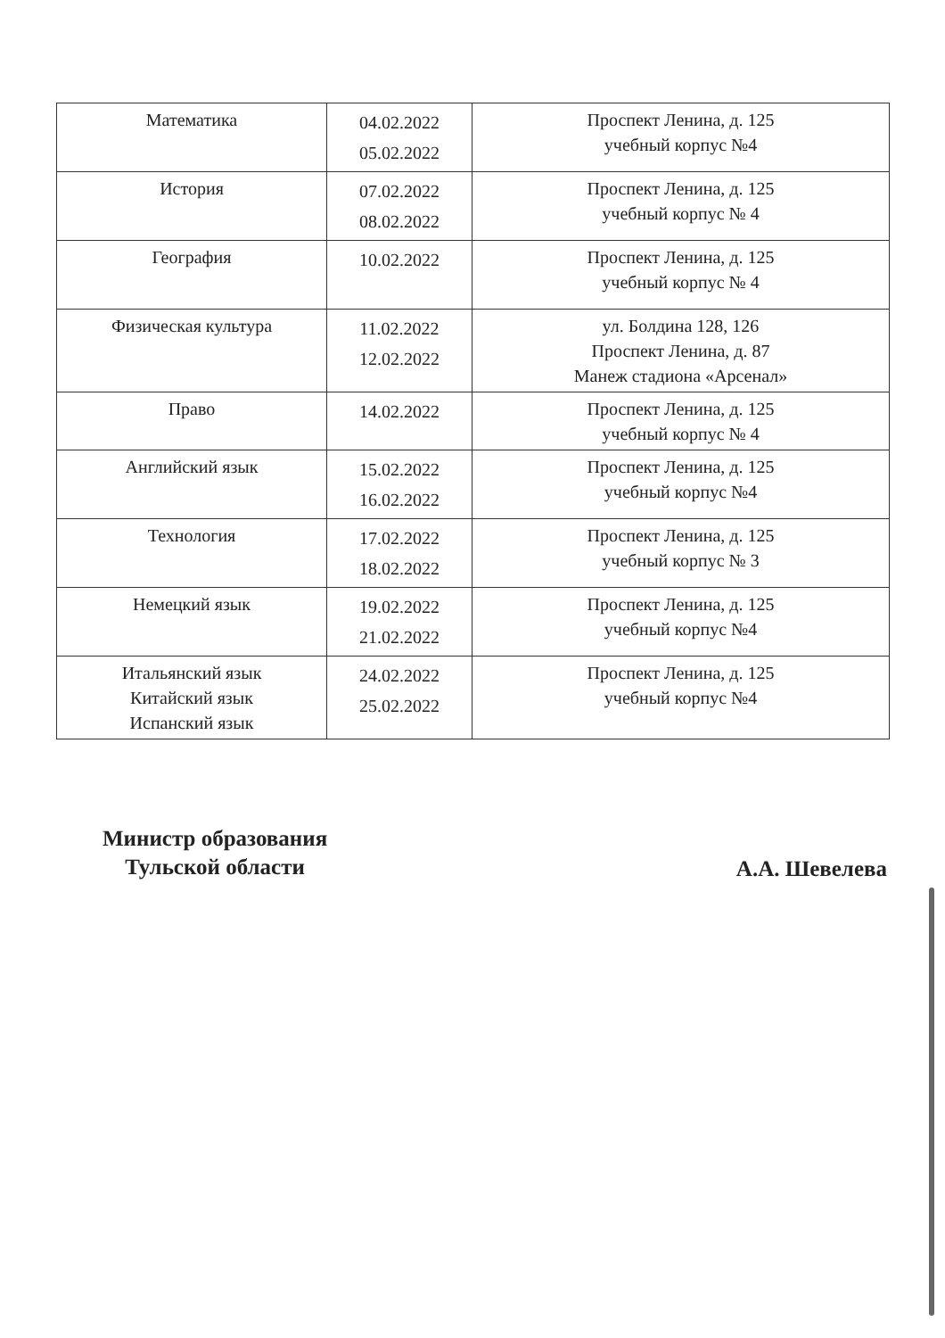| Математика | 04.02.2022 05.02.2022 | Проспект Ленина, д. 125 учебный корпус №4 |
| История | 07.02.2022 08.02.2022 | Проспект Ленина, д. 125 учебный корпус № 4 |
| География | 10.02.2022 | Проспект Ленина, д. 125 учебный корпус № 4 |
| Физическая культура | 11.02.2022 12.02.2022 | ул. Болдина 128, 126 Проспект Ленина, д. 87 Манеж стадиона «Арсенал» |
| Право | 14.02.2022 | Проспект Ленина, д. 125 учебный корпус № 4 |
| Английский язык | 15.02.2022 16.02.2022 | Проспект Ленина, д. 125 учебный корпус №4 |
| Технология | 17.02.2022 18.02.2022 | Проспект Ленина, д. 125 учебный корпус № 3 |
| Немецкий язык | 19.02.2022 21.02.2022 | Проспект Ленина, д. 125 учебный корпус №4 |
| Итальянский язык Китайский язык Испанский язык | 24.02.2022 25.02.2022 | Проспект Ленина, д. 125 учебный корпус №4 |
Министр образования
Тульской области
А.А. Шевелева